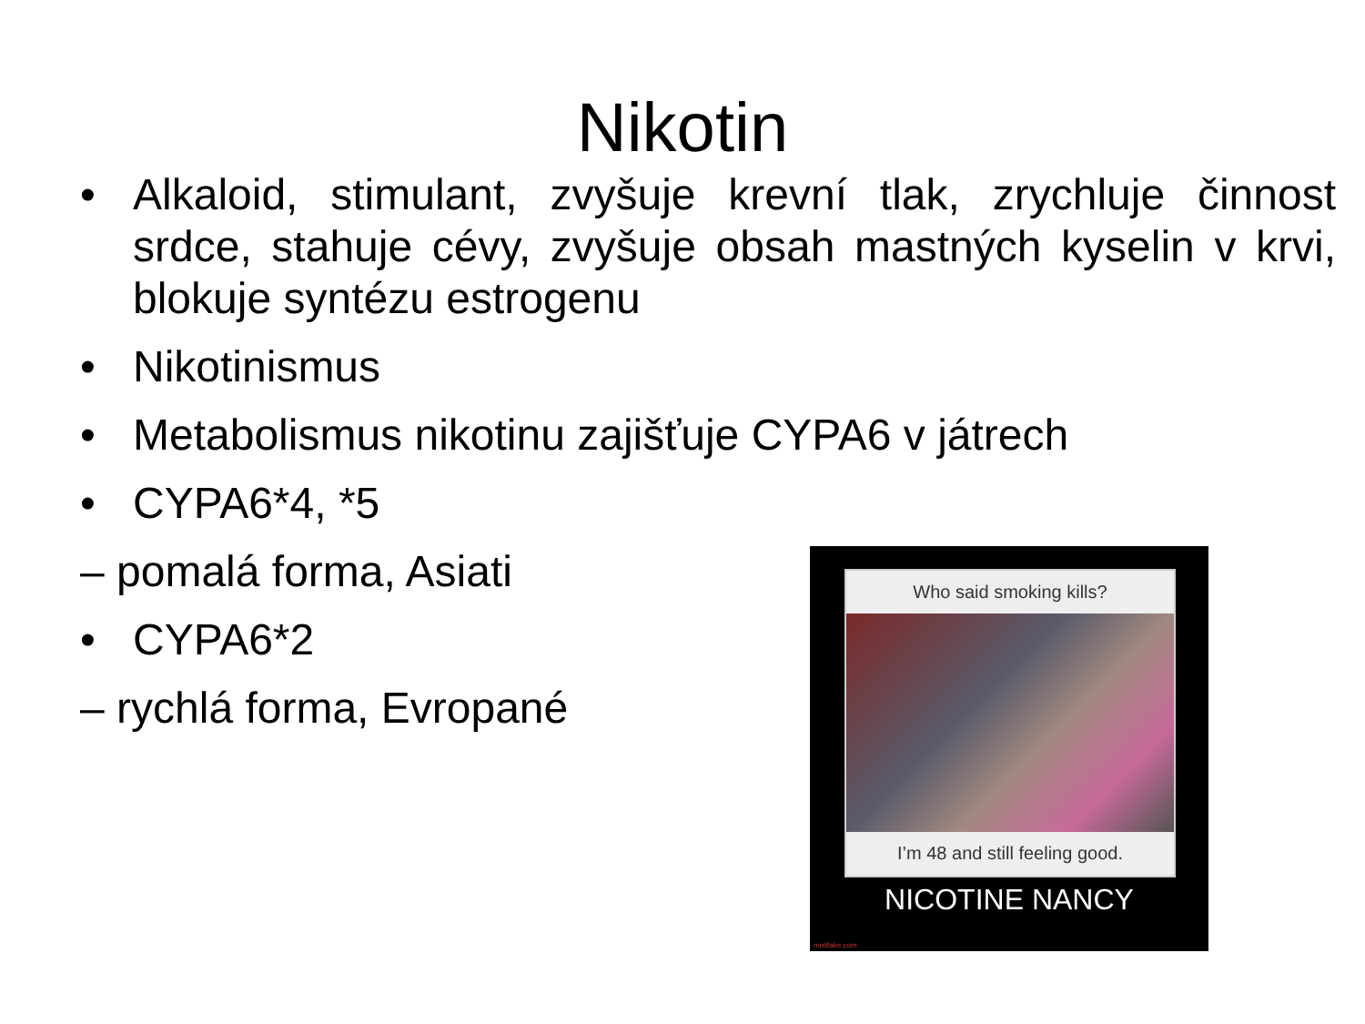Nikotin
• Alkaloid, stimulant, zvyšuje krevní tlak, zrychluje činnost srdce, stahuje cévy, zvyšuje obsah mastných kyselin v krvi, blokuje syntézu estrogenu
• Nikotinismus
• Metabolismus nikotinu zajišťuje CYPA6 v játrech
• CYPA6*4, *5
– pomalá forma, Asiati
• CYPA6*2
– rychlá forma, Evropané
Who said smoking kills?
I’m 48 and still feeling good.
NICOTINE NANCY
motifake.com